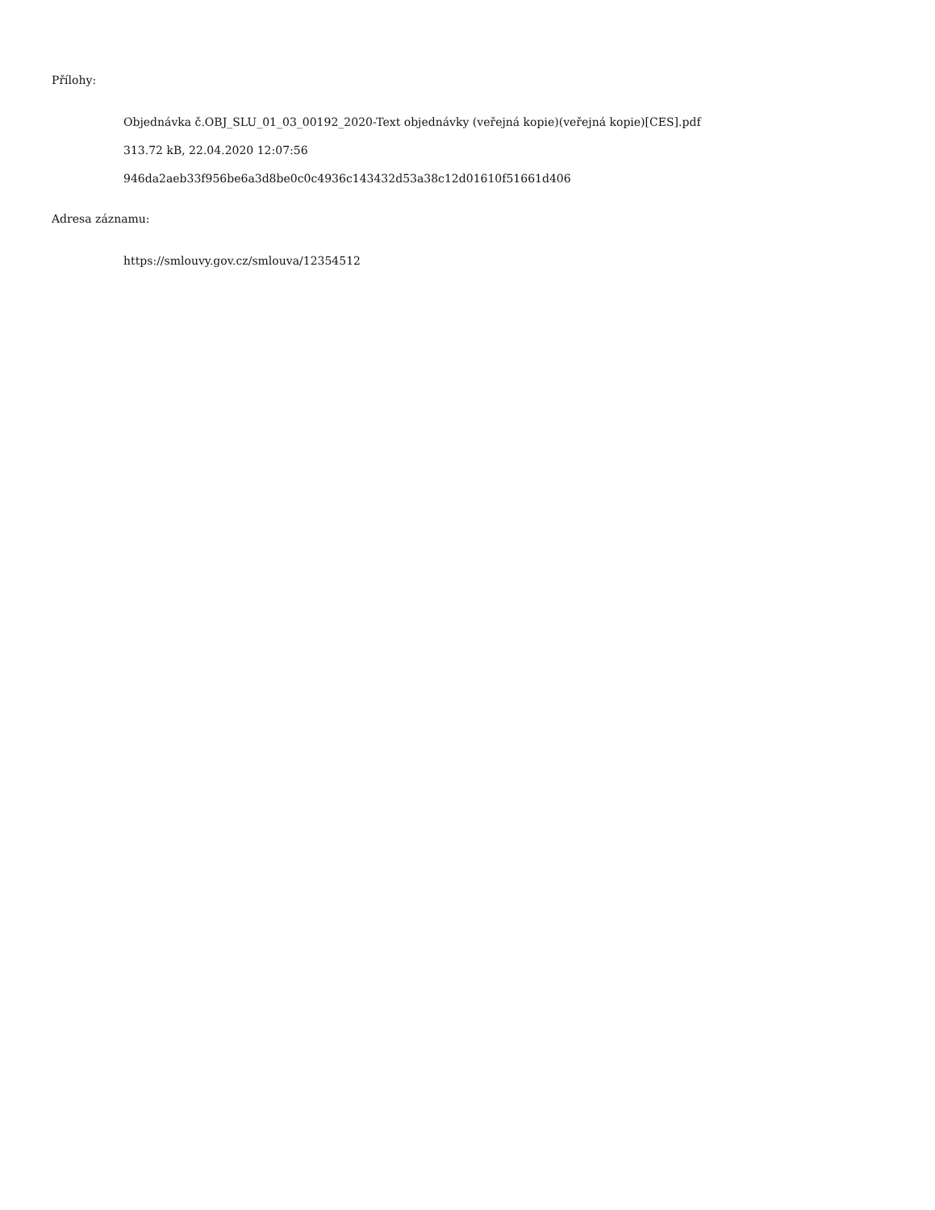Přílohy:
Objednávka č.OBJ_SLU_01_03_00192_2020-Text objednávky (veřejná kopie)(veřejná kopie)[CES].pdf
313.72 kB, 22.04.2020 12:07:56
946da2aeb33f956be6a3d8be0c0c4936c143432d53a38c12d01610f51661d406
Adresa záznamu:
https://smlouvy.gov.cz/smlouva/12354512